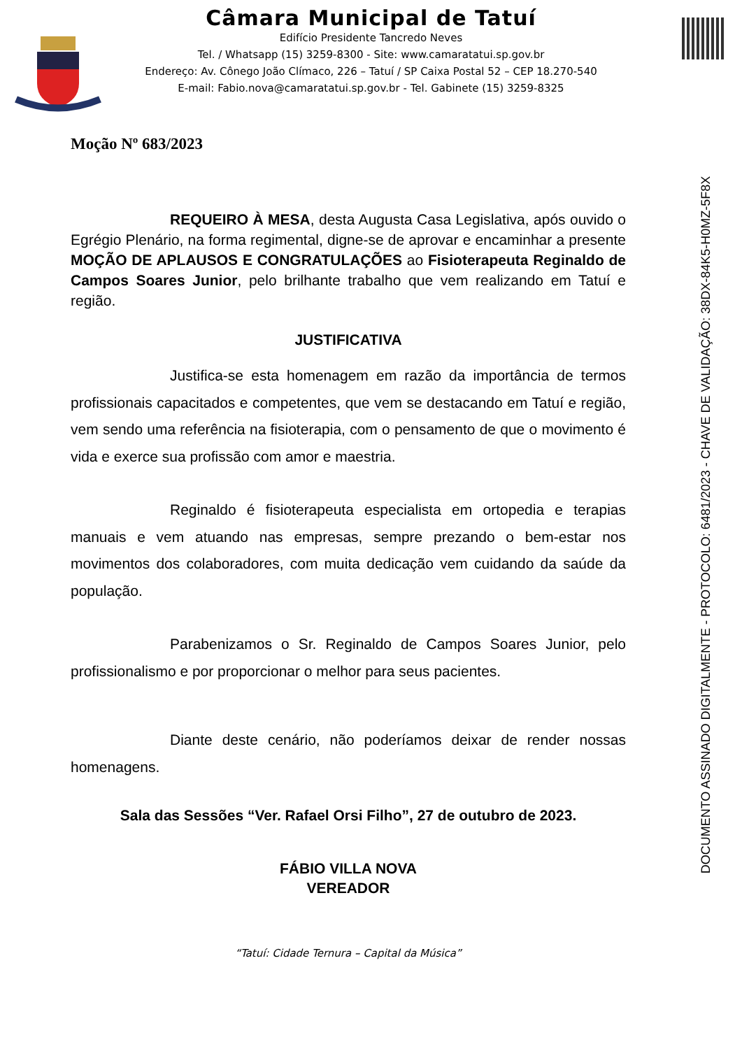Câmara Municipal de Tatuí
Edifício Presidente Tancredo Neves
Tel. / Whatsapp (15) 3259-8300 - Site: www.camaratatui.sp.gov.br
Endereço: Av. Cônego João Clímaco, 226 – Tatuí / SP Caixa Postal 52 – CEP 18.270-540
E-mail: Fabio.nova@camaratatui.sp.gov.br - Tel. Gabinete (15) 3259-8325
DOCUMENTO ASSINADO DIGITALMENTE - PROTOCOLO: 6481/2023 - CHAVE DE VALIDAÇÃO: 38DX-84K5-H0MZ-5F8X
Moção Nº 683/2023
REQUEIRO À MESA, desta Augusta Casa Legislativa, após ouvido o Egrégio Plenário, na forma regimental, digne-se de aprovar e encaminhar a presente MOÇÃO DE APLAUSOS E CONGRATULAÇÕES ao Fisioterapeuta Reginaldo de Campos Soares Junior, pelo brilhante trabalho que vem realizando em Tatuí e região.
JUSTIFICATIVA
Justifica-se esta homenagem em razão da importância de termos profissionais capacitados e competentes, que vem se destacando em Tatuí e região, vem sendo uma referência na fisioterapia, com o pensamento de que o movimento é vida e exerce sua profissão com amor e maestria.
Reginaldo é fisioterapeuta especialista em ortopedia e terapias manuais e vem atuando nas empresas, sempre prezando o bem-estar nos movimentos dos colaboradores, com muita dedicação vem cuidando da saúde da população.
Parabenizamos o Sr. Reginaldo de Campos Soares Junior, pelo profissionalismo e por proporcionar o melhor para seus pacientes.
Diante deste cenário, não poderíamos deixar de render nossas homenagens.
Sala das Sessões “Ver. Rafael Orsi Filho”, 27 de outubro de 2023.
FÁBIO VILLA NOVA
VEREADOR
“Tatuí: Cidade Ternura – Capital da Música”